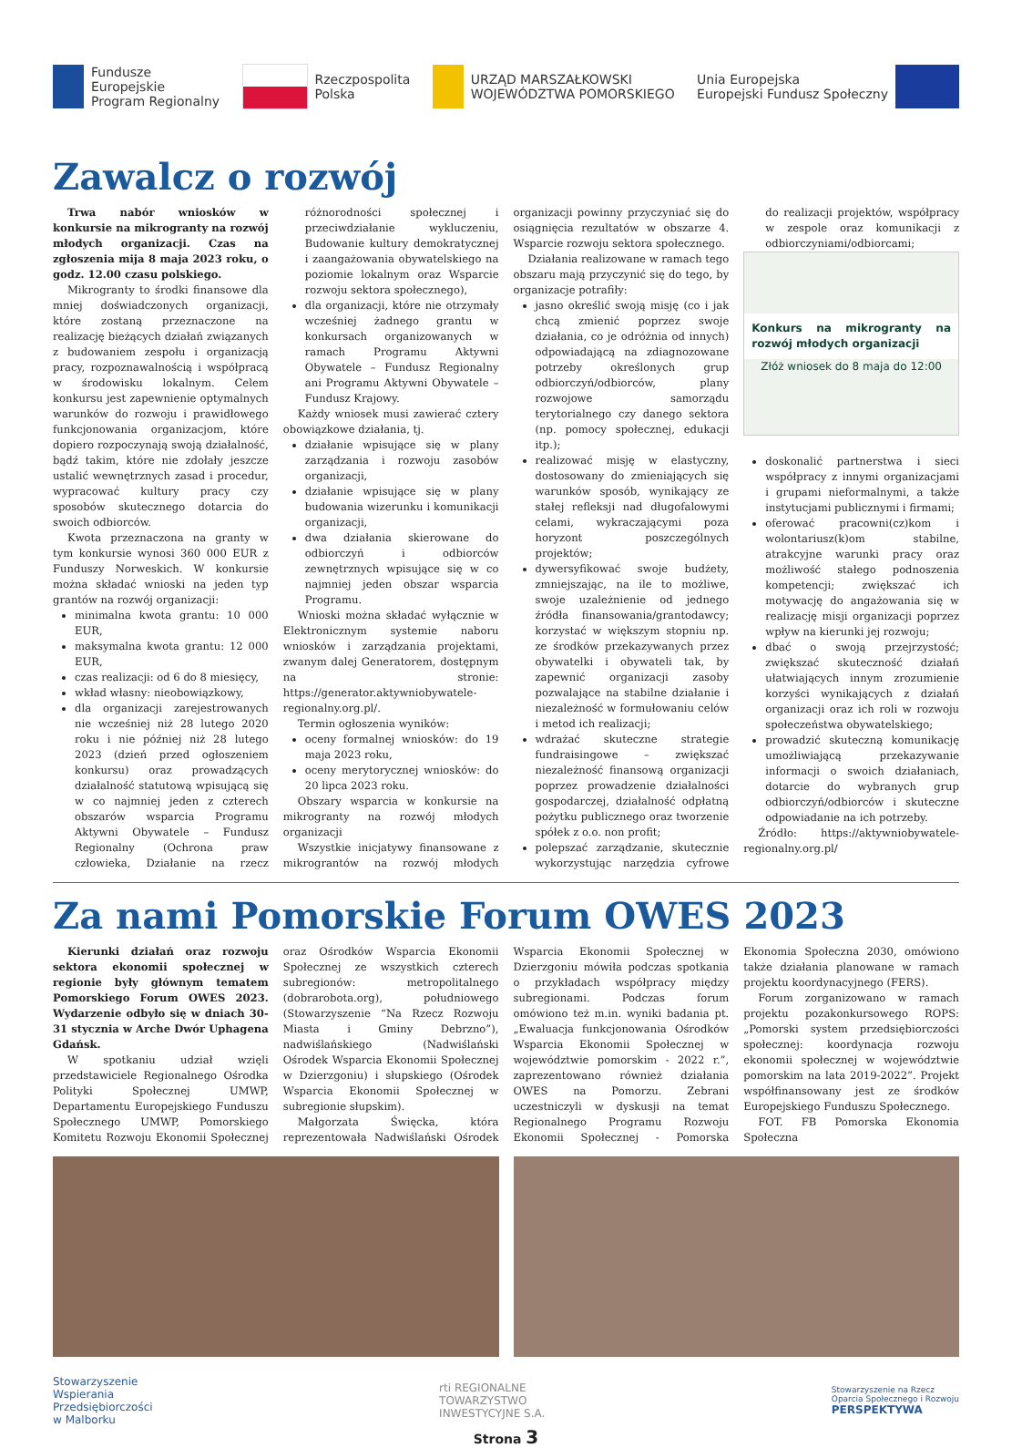Fundusze
Europejskie
Program Regionalny
Rzeczpospolita
Polska
URZĄD MARSZAŁKOWSKI
WOJEWÓDZTWA POMORSKIEGO
Unia Europejska
Europejski Fundusz Społeczny
Zawalcz o rozwój
Trwa nabór wniosków w konkursie na mikrogranty na rozwój młodych organizacji. Czas na zgłoszenia mija 8 maja 2023 roku, o godz. 12.00 czasu polskiego.
Mikrogranty to środki finansowe dla mniej doświadczonych organizacji, które zostaną przeznaczone na realizację bieżących działań związanych z budowaniem zespołu i organizacją pracy, rozpoznawalnością i współpracą w środowisku lokalnym. Celem konkursu jest zapewnienie optymalnych warunków do rozwoju i prawidłowego funkcjonowania organizacjom, które dopiero rozpoczynają swoją działalność, bądź takim, które nie zdołały jeszcze ustalić wewnętrznych zasad i procedur, wypracować kultury pracy czy sposobów skutecznego dotarcia do swoich odbiorców.
Kwota przeznaczona na granty w tym konkursie wynosi 360 000 EUR z Funduszy Norweskich. W konkursie można składać wnioski na jeden typ grantów na rozwój organizacji:
minimalna kwota grantu: 10 000 EUR,
maksymalna kwota grantu: 12 000 EUR,
czas realizacji: od 6 do 8 miesięcy,
wkład własny: nieobowiązkowy,
dla organizacji zarejestrowanych nie wcześniej niż 28 lutego 2020 roku i nie później niż 28 lutego 2023 (dzień przed ogłoszeniem konkursu) oraz prowadzących działalność statutową wpisującą się w co najmniej jeden z czterech obszarów wsparcia Programu Aktywni Obywatele – Fundusz Regionalny (Ochrona praw człowieka, Działanie na rzecz różnorodności społecznej i przeciwdziałanie wykluczeniu, Budowanie kultury demokratycznej i zaangażowania obywatelskiego na poziomie lokalnym oraz Wsparcie rozwoju sektora społecznego),
dla organizacji, które nie otrzymały wcześniej żadnego grantu w konkursach organizowanych w ramach Programu Aktywni Obywatele – Fundusz Regionalny ani Programu Aktywni Obywatele – Fundusz Krajowy.
Każdy wniosek musi zawierać cztery obowiązkowe działania, tj.
działanie wpisujące się w plany zarządzania i rozwoju zasobów organizacji,
działanie wpisujące się w plany budowania wizerunku i komunikacji organizacji,
dwa działania skierowane do odbiorczyń i odbiorców zewnętrznych wpisujące się w co najmniej jeden obszar wsparcia Programu.
Wnioski można składać wyłącznie w Elektronicznym systemie naboru wniosków i zarządzania projektami, zwanym dalej Generatorem, dostępnym na stronie: https://generator.aktywniobywatele-regionalny.org.pl/.
Termin ogłoszenia wyników:
oceny formalnej wniosków: do 19 maja 2023 roku,
oceny merytorycznej wniosków: do 20 lipca 2023 roku.
Obszary wsparcia w konkursie na mikrogranty na rozwój młodych organizacji
Wszystkie inicjatywy finansowane z mikrograntów na rozwój młodych organizacji powinny przyczyniać się do osiągnięcia rezultatów w obszarze 4. Wsparcie rozwoju sektora społecznego.
Działania realizowane w ramach tego obszaru mają przyczynić się do tego, by organizacje potrafiły:
jasno określić swoją misję (co i jak chcą zmienić poprzez swoje działania, co je odróżnia od innych) odpowiadającą na zdiagnozowane potrzeby określonych grup odbiorczyń/odbiorców, plany rozwojowe samorządu terytorialnego czy danego sektora (np. pomocy społecznej, edukacji itp.);
realizować misję w elastyczny, dostosowany do zmieniających się warunków sposób, wynikający ze stałej refleksji nad długofalowymi celami, wykraczającymi poza horyzont poszczególnych projektów;
dywersyfikować swoje budżety, zmniejszając, na ile to możliwe, swoje uzależnienie od jednego źródła finansowania/grantodawcy; korzystać w większym stopniu np. ze środków przekazywanych przez obywatelki i obywateli tak, by zapewnić organizacji zasoby pozwalające na stabilne działanie i niezależność w formułowaniu celów i metod ich realizacji;
wdrażać skuteczne strategie fundraisingowe – zwiększać niezależność finansową organizacji poprzez prowadzenie działalności gospodarczej, działalność odpłatną pożytku publicznego oraz tworzenie spółek z o.o. non profit;
polepszać zarządzanie, skutecznie wykorzystując narzędzia cyfrowe do realizacji projektów, współpracy w zespole oraz komunikacji z odbiorczyniami/odbiorcami;
Konkurs na mikrogranty na rozwój młodych organizacji
Złóż wniosek do 8 maja do 12:00
doskonalić partnerstwa i sieci współpracy z innymi organizacjami i grupami nieformalnymi, a także instytucjami publicznymi i firmami;
oferować pracowni(cz)kom i wolontariusz(k)om stabilne, atrakcyjne warunki pracy oraz możliwość stałego podnoszenia kompetencji; zwiększać ich motywację do angażowania się w realizację misji organizacji poprzez wpływ na kierunki jej rozwoju;
dbać o swoją przejrzystość; zwiększać skuteczność działań ułatwiających innym zrozumienie korzyści wynikających z działań organizacji oraz ich roli w rozwoju społeczeństwa obywatelskiego;
prowadzić skuteczną komunikację umożliwiającą przekazywanie informacji o swoich działaniach, dotarcie do wybranych grup odbiorczyń/odbiorców i skuteczne odpowiadanie na ich potrzeby.
Źródło: https://aktywniobywatele-regionalny.org.pl/
Za nami Pomorskie Forum OWES 2023
Kierunki działań oraz rozwoju sektora ekonomii społecznej w regionie były głównym tematem Pomorskiego Forum OWES 2023. Wydarzenie odbyło się w dniach 30-31 stycznia w Arche Dwór Uphagena Gdańsk.
W spotkaniu udział wzięli przedstawiciele Regionalnego Ośrodka Polityki Społecznej UMWP, Departamentu Europejskiego Funduszu Społecznego UMWP, Pomorskiego Komitetu Rozwoju Ekonomii Społecznej oraz Ośrodków Wsparcia Ekonomii Społecznej ze wszystkich czterech subregionów: metropolitalnego (dobrarobota.org), południowego (Stowarzyszenie “Na Rzecz Rozwoju Miasta i Gminy Debrzno”), nadwiślańskiego (Nadwiślański Ośrodek Wsparcia Ekonomii Społecznej w Dzierzgoniu) i słupskiego (Ośrodek Wsparcia Ekonomii Społecznej w subregionie słupskim).
Małgorzata Święcka, która reprezentowała Nadwiślański Ośrodek Wsparcia Ekonomii Społecznej w Dzierzgoniu mówiła podczas spotkania o przykładach współpracy między subregionami. Podczas forum omówiono też m.in. wyniki badania pt. „Ewaluacja funkcjonowania Ośrodków Wsparcia Ekonomii Społecznej w województwie pomorskim - 2022 r.”, zaprezentowano również działania OWES na Pomorzu. Zebrani uczestniczyli w dyskusji na temat Regionalnego Programu Rozwoju Ekonomii Społecznej - Pomorska Ekonomia Społeczna 2030, omówiono także działania planowane w ramach projektu koordynacyjnego (FERS).
Forum zorganizowano w ramach projektu pozakonkursowego ROPS: „Pomorski system przedsiębiorczości społecznej: koordynacja rozwoju ekonomii społecznej w województwie pomorskim na lata 2019-2022”. Projekt współfinansowany jest ze środków Europejskiego Funduszu Społecznego.
FOT. FB Pomorska Ekonomia Społeczna
Stowarzyszenie
Wspierania
Przedsiębiorczości
w Malborku
rti REGIONALNE
TOWARZYSTWO
INWESTYCYJNE S.A.
Stowarzyszenie na Rzecz
Oparcia Społecznego i Rozwoju
PERSPEKTYWA
Strona 3